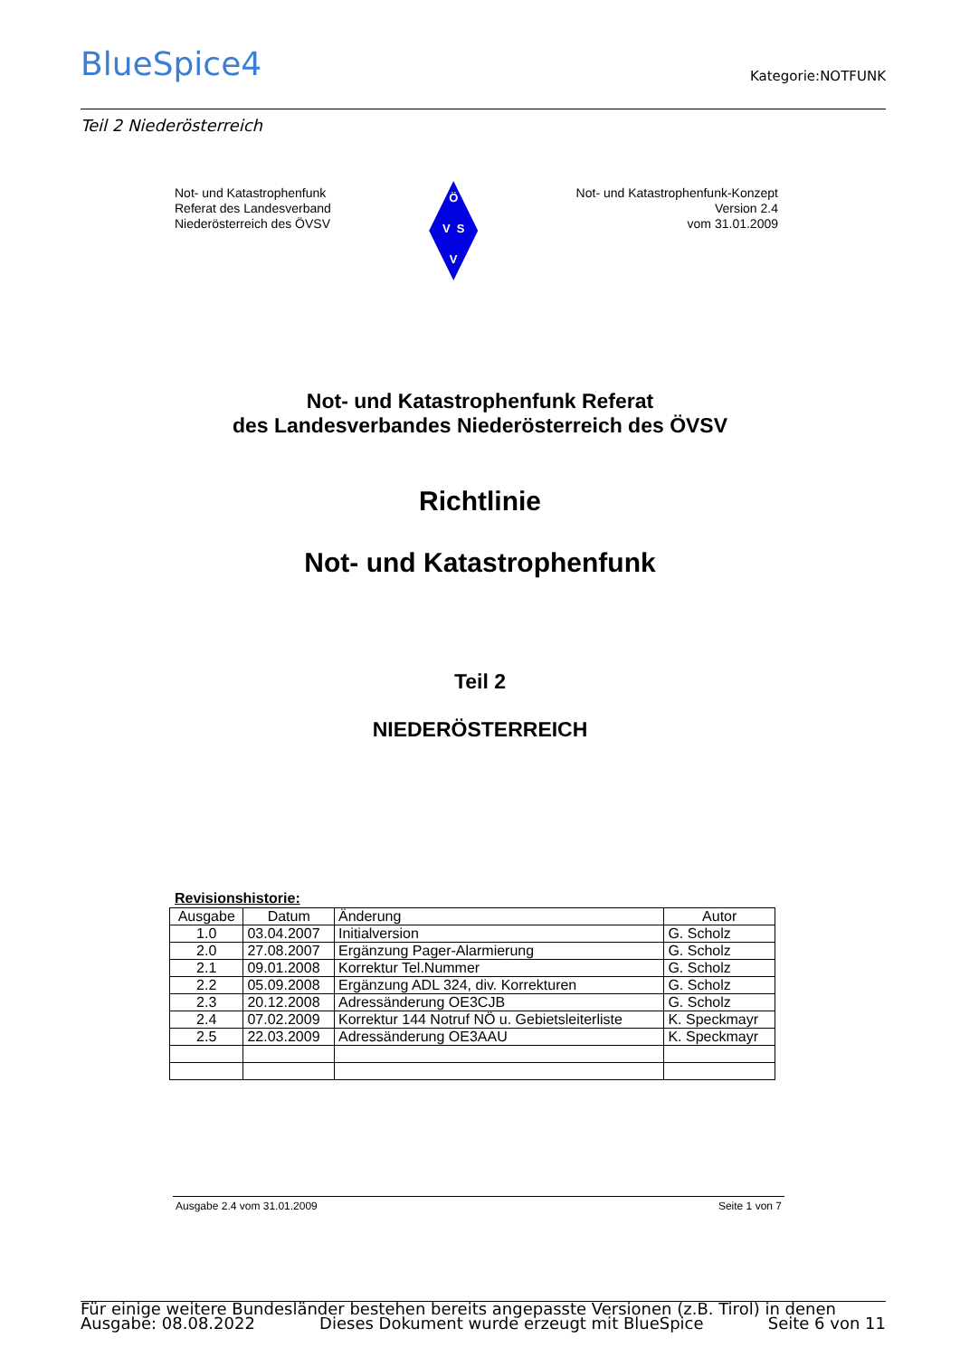BlueSpice4 Kategorie:NOTFUNK
Teil 2 Niederösterreich
Not- und Katastrophenfunk
Referat des Landesverband
Niederösterreich des ÖVSV
Ö
V S
V
Not- und Katastrophenfunk-Konzept
Version 2.4
vom 31.01.2009
Not- und Katastrophenfunk Referat
des Landesverbandes Niederösterreich des ÖVSV
Richtlinie
Not- und Katastrophenfunk
Teil 2
NIEDERÖSTERREICH
Revisionshistorie:
| Ausgabe | Datum | Änderung | Autor |
| --- | --- | --- | --- |
| 1.0 | 03.04.2007 | Initialversion | G. Scholz |
| 2.0 | 27.08.2007 | Ergänzung Pager-Alarmierung | G. Scholz |
| 2.1 | 09.01.2008 | Korrektur Tel.Nummer | G. Scholz |
| 2.2 | 05.09.2008 | Ergänzung ADL 324, div. Korrekturen | G. Scholz |
| 2.3 | 20.12.2008 | Adressänderung OE3CJB | G. Scholz |
| 2.4 | 07.02.2009 | Korrektur 144 Notruf NÖ u. Gebietsleiterliste | K. Speckmayr |
| 2.5 | 22.03.2009 | Adressänderung OE3AAU | K. Speckmayr |
Ausgabe 2.4 vom 31.01.2009 Seite 1 von 7
Für einige weitere Bundesländer bestehen bereits angepasste Versionen (z.B. Tirol) in denen
Ausgabe: 08.08.2022 Dieses Dokument wurde erzeugt mit BlueSpice Seite 6 von 11